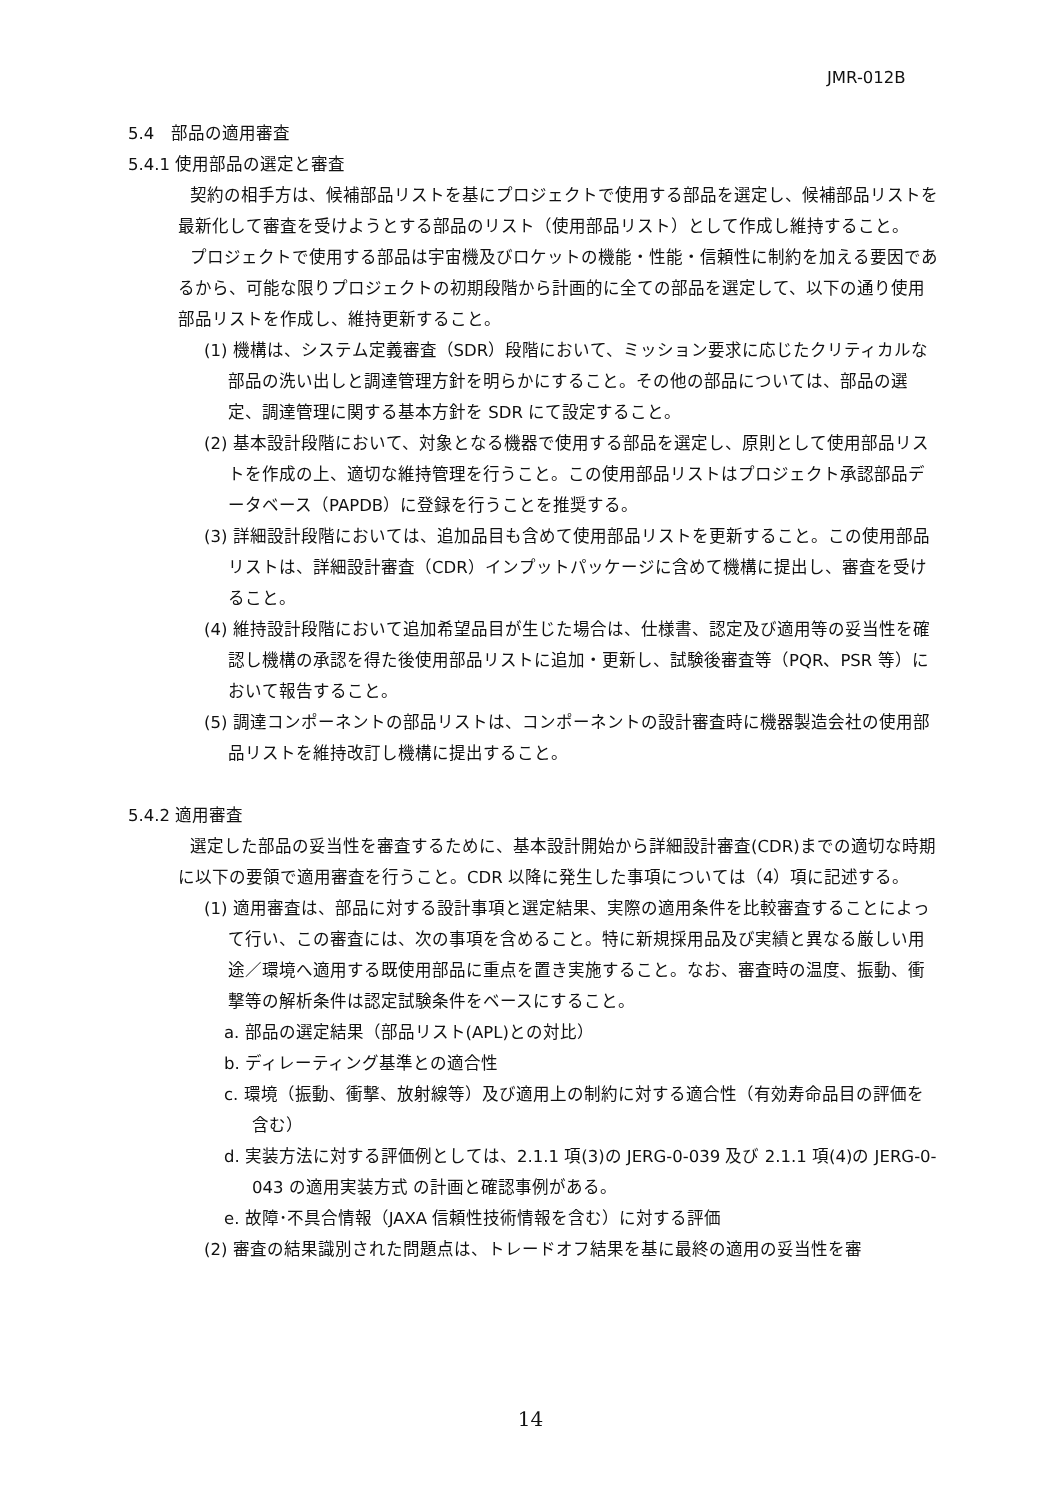JMR-012B
5.4　部品の適用審査
5.4.1 使用部品の選定と審査
契約の相手方は、候補部品リストを基にプロジェクトで使用する部品を選定し、候補部品リストを最新化して審査を受けようとする部品のリスト（使用部品リスト）として作成し維持すること。
プロジェクトで使用する部品は宇宙機及びロケットの機能・性能・信頼性に制約を加える要因であるから、可能な限りプロジェクトの初期段階から計画的に全ての部品を選定して、以下の通り使用部品リストを作成し、維持更新すること。
(1) 機構は、システム定義審査（SDR）段階において、ミッション要求に応じたクリティカルな部品の洗い出しと調達管理方針を明らかにすること。その他の部品については、部品の選定、調達管理に関する基本方針を SDR にて設定すること。
(2) 基本設計段階において、対象となる機器で使用する部品を選定し、原則として使用部品リストを作成の上、適切な維持管理を行うこと。この使用部品リストはプロジェクト承認部品データベース（PAPDB）に登録を行うことを推奨する。
(3) 詳細設計段階においては、追加品目も含めて使用部品リストを更新すること。この使用部品リストは、詳細設計審査（CDR）インプットパッケージに含めて機構に提出し、審査を受けること。
(4) 維持設計段階において追加希望品目が生じた場合は、仕様書、認定及び適用等の妥当性を確認し機構の承認を得た後使用部品リストに追加・更新し、試験後審査等（PQR、PSR 等）において報告すること。
(5) 調達コンポーネントの部品リストは、コンポーネントの設計審査時に機器製造会社の使用部品リストを維持改訂し機構に提出すること。
5.4.2 適用審査
選定した部品の妥当性を審査するために、基本設計開始から詳細設計審査(CDR)までの適切な時期に以下の要領で適用審査を行うこと。CDR 以降に発生した事項については（4）項に記述する。
(1) 適用審査は、部品に対する設計事項と選定結果、実際の適用条件を比較審査することによって行い、この審査には、次の事項を含めること。特に新規採用品及び実績と異なる厳しい用途／環境へ適用する既使用部品に重点を置き実施すること。なお、審査時の温度、振動、衝撃等の解析条件は認定試験条件をベースにすること。
a. 部品の選定結果（部品リスト(APL)との対比）
b. ディレーティング基準との適合性
c. 環境（振動、衝撃、放射線等）及び適用上の制約に対する適合性（有効寿命品目の評価を含む）
d. 実装方法に対する評価例としては、2.1.1 項(3)の JERG-0-039 及び 2.1.1 項(4)の JERG-0-043 の適用実装方式 の計画と確認事例がある。
e. 故障･不具合情報（JAXA 信頼性技術情報を含む）に対する評価
(2) 審査の結果識別された問題点は、トレードオフ結果を基に最終の適用の妥当性を審
14